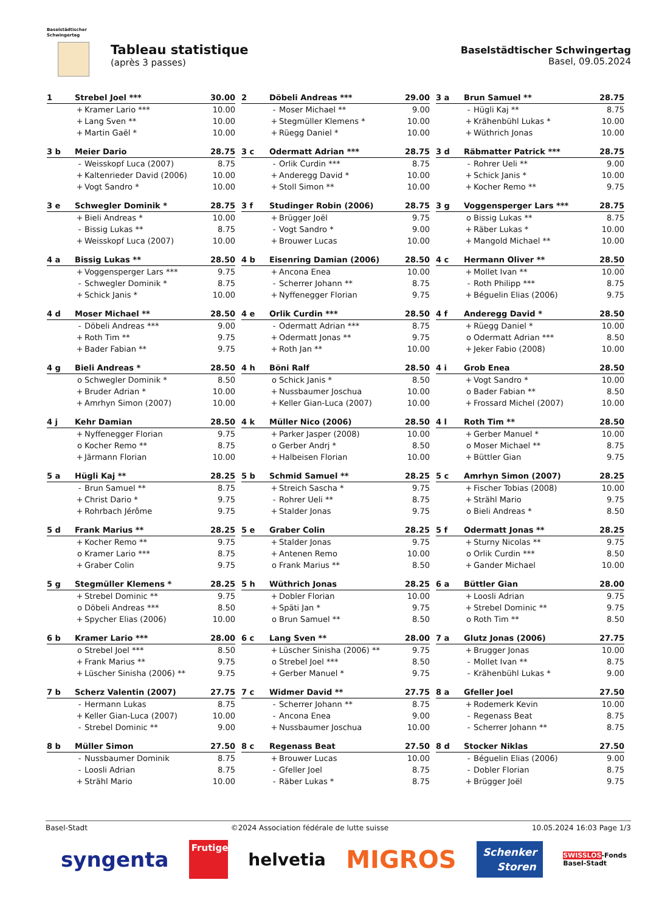Baselstädtischer
Schwingertag
Tableau statistique
(après 3 passes)
Baselstädtischer Schwingertag
Basel, 09.05.2024
| 1 | Strebel Joel *** | | 30.00 |
| --- | --- | --- | --- |
| | + | Kramer Lario *** | 10.00 |
| | + | Lang Sven ** | 10.00 |
| | + | Martin Gaël * | 10.00 |
| 2 | Döbeli Andreas *** | | 29.00 |
| --- | --- | --- | --- |
| | - | Moser Michael ** | 9.00 |
| | + | Stegmüller Klemens * | 10.00 |
| | + | Rüegg Daniel * | 10.00 |
| 3 a | Brun Samuel ** | | 28.75 |
| --- | --- | --- | --- |
| | - | Hügli Kaj ** | 8.75 |
| | + | Krähenbühl Lukas * | 10.00 |
| | + | Wüthrich Jonas | 10.00 |
| 3 b | Meier Dario | | 28.75 |
| --- | --- | --- | --- |
| | - | Weisskopf Luca (2007) | 8.75 |
| | + | Kaltenrieder David (2006) | 10.00 |
| | + | Vogt Sandro * | 10.00 |
| 3 c | Odermatt Adrian *** | | 28.75 |
| --- | --- | --- | --- |
| | - | Orlik Curdin *** | 8.75 |
| | + | Anderegg David * | 10.00 |
| | + | Stoll Simon ** | 10.00 |
| 3 d | Räbmatter Patrick *** | | 28.75 |
| --- | --- | --- | --- |
| | - | Rohrer Ueli ** | 9.00 |
| | + | Schick Janis * | 10.00 |
| | + | Kocher Remo ** | 9.75 |
| 3 e | Schwegler Dominik * | | 28.75 |
| --- | --- | --- | --- |
| | + | Bieli Andreas * | 10.00 |
| | - | Bissig Lukas ** | 8.75 |
| | + | Weisskopf Luca (2007) | 10.00 |
| 3 f | Studinger Robin (2006) | | 28.75 |
| --- | --- | --- | --- |
| | + | Brügger Joël | 9.75 |
| | - | Vogt Sandro * | 9.00 |
| | + | Brouwer Lucas | 10.00 |
| 3 g | Voggensperger Lars *** | | 28.75 |
| --- | --- | --- | --- |
| | o | Bissig Lukas ** | 8.75 |
| | + | Räber Lukas * | 10.00 |
| | + | Mangold Michael ** | 10.00 |
| 4 a | Bissig Lukas ** | | 28.50 |
| --- | --- | --- | --- |
| | + | Voggensperger Lars *** | 9.75 |
| | - | Schwegler Dominik * | 8.75 |
| | + | Schick Janis * | 10.00 |
| 4 b | Eisenring Damian (2006) | | 28.50 |
| --- | --- | --- | --- |
| | + | Ancona Enea | 10.00 |
| | - | Scherrer Johann ** | 8.75 |
| | + | Nyffenegger Florian | 9.75 |
| 4 c | Hermann Oliver ** | | 28.50 |
| --- | --- | --- | --- |
| | + | Mollet Ivan ** | 10.00 |
| | - | Roth Philipp *** | 8.75 |
| | + | Béguelin Elias (2006) | 9.75 |
| 4 d | Moser Michael ** | | 28.50 |
| --- | --- | --- | --- |
| | - | Döbeli Andreas *** | 9.00 |
| | + | Roth Tim ** | 9.75 |
| | + | Bader Fabian ** | 9.75 |
| 4 e | Orlik Curdin *** | | 28.50 |
| --- | --- | --- | --- |
| | - | Odermatt Adrian *** | 8.75 |
| | + | Odermatt Jonas ** | 9.75 |
| | + | Roth Jan ** | 10.00 |
| 4 f | Anderegg David * | | 28.50 |
| --- | --- | --- | --- |
| | + | Rüegg Daniel * | 10.00 |
| | o | Odermatt Adrian *** | 8.50 |
| | + | Jeker Fabio (2008) | 10.00 |
| 4 g | Bieli Andreas * | | 28.50 |
| --- | --- | --- | --- |
| | o | Schwegler Dominik * | 8.50 |
| | + | Bruder Adrian * | 10.00 |
| | + | Amrhyn Simon (2007) | 10.00 |
| 4 h | Böni Ralf | | 28.50 |
| --- | --- | --- | --- |
| | o | Schick Janis * | 8.50 |
| | + | Nussbaumer Joschua | 10.00 |
| | + | Keller Gian-Luca (2007) | 10.00 |
| 4 i | Grob Enea | | 28.50 |
| --- | --- | --- | --- |
| | + | Vogt Sandro * | 10.00 |
| | o | Bader Fabian ** | 8.50 |
| | + | Frossard Michel (2007) | 10.00 |
| 4 j | Kehr Damian | | 28.50 |
| --- | --- | --- | --- |
| | + | Nyffenegger Florian | 9.75 |
| | o | Kocher Remo ** | 8.75 |
| | + | Järmann Florian | 10.00 |
| 4 k | Müller Nico (2006) | | 28.50 |
| --- | --- | --- | --- |
| | + | Parker Jasper (2008) | 10.00 |
| | o | Gerber Andrj * | 8.50 |
| | + | Halbeisen Florian | 10.00 |
| 4 l | Roth Tim ** | | 28.50 |
| --- | --- | --- | --- |
| | + | Gerber Manuel * | 10.00 |
| | o | Moser Michael ** | 8.75 |
| | + | Büttler Gian | 9.75 |
| 5 a | Hügli Kaj ** | | 28.25 |
| --- | --- | --- | --- |
| | - | Brun Samuel ** | 8.75 |
| | + | Christ Dario * | 9.75 |
| | + | Rohrbach Jérôme | 9.75 |
| 5 b | Schmid Samuel ** | | 28.25 |
| --- | --- | --- | --- |
| | + | Streich Sascha * | 9.75 |
| | - | Rohrer Ueli ** | 8.75 |
| | + | Stalder Jonas | 9.75 |
| 5 c | Amrhyn Simon (2007) | | 28.25 |
| --- | --- | --- | --- |
| | + | Fischer Tobias (2008) | 10.00 |
| | + | Strähl Mario | 9.75 |
| | o | Bieli Andreas * | 8.50 |
| 5 d | Frank Marius ** | | 28.25 |
| --- | --- | --- | --- |
| | + | Kocher Remo ** | 9.75 |
| | o | Kramer Lario *** | 8.75 |
| | + | Graber Colin | 9.75 |
| 5 e | Graber Colin | | 28.25 |
| --- | --- | --- | --- |
| | + | Stalder Jonas | 9.75 |
| | + | Antenen Remo | 10.00 |
| | o | Frank Marius ** | 8.50 |
| 5 f | Odermatt Jonas ** | | 28.25 |
| --- | --- | --- | --- |
| | + | Sturny Nicolas ** | 9.75 |
| | o | Orlik Curdin *** | 8.50 |
| | + | Gander Michael | 10.00 |
| 5 g | Stegmüller Klemens * | | 28.25 |
| --- | --- | --- | --- |
| | + | Strebel Dominic ** | 9.75 |
| | o | Döbeli Andreas *** | 8.50 |
| | + | Spycher Elias (2006) | 10.00 |
| 5 h | Wüthrich Jonas | | 28.25 |
| --- | --- | --- | --- |
| | + | Dobler Florian | 10.00 |
| | + | Späti Jan * | 9.75 |
| | o | Brun Samuel ** | 8.50 |
| 6 a | Büttler Gian | | 28.00 |
| --- | --- | --- | --- |
| | + | Loosli Adrian | 9.75 |
| | + | Strebel Dominic ** | 9.75 |
| | o | Roth Tim ** | 8.50 |
| 6 b | Kramer Lario *** | | 28.00 |
| --- | --- | --- | --- |
| | o | Strebel Joel *** | 8.50 |
| | + | Frank Marius ** | 9.75 |
| | + | Lüscher Sinisha (2006) ** | 9.75 |
| 6 c | Lang Sven ** | | 28.00 |
| --- | --- | --- | --- |
| | + | Lüscher Sinisha (2006) ** | 9.75 |
| | o | Strebel Joel *** | 8.50 |
| | + | Gerber Manuel * | 9.75 |
| 7 a | Glutz Jonas (2006) | | 27.75 |
| --- | --- | --- | --- |
| | + | Brugger Jonas | 10.00 |
| | - | Mollet Ivan ** | 8.75 |
| | - | Krähenbühl Lukas * | 9.00 |
| 7 b | Scherz Valentin (2007) | | 27.75 |
| --- | --- | --- | --- |
| | - | Hermann Lukas | 8.75 |
| | + | Keller Gian-Luca (2007) | 10.00 |
| | - | Strebel Dominic ** | 9.00 |
| 7 c | Widmer David ** | | 27.75 |
| --- | --- | --- | --- |
| | - | Scherrer Johann ** | 8.75 |
| | - | Ancona Enea | 9.00 |
| | + | Nussbaumer Joschua | 10.00 |
| 8 a | Gfeller Joel | | 27.50 |
| --- | --- | --- | --- |
| | + | Rodemerk Kevin | 10.00 |
| | - | Regenass Beat | 8.75 |
| | - | Scherrer Johann ** | 8.75 |
| 8 b | Müller Simon | | 27.50 |
| --- | --- | --- | --- |
| | - | Nussbaumer Dominik | 8.75 |
| | - | Loosli Adrian | 8.75 |
| | + | Strähl Mario | 10.00 |
| 8 c | Regenass Beat | | 27.50 |
| --- | --- | --- | --- |
| | + | Brouwer Lucas | 10.00 |
| | - | Gfeller Joel | 8.75 |
| | - | Räber Lukas * | 8.75 |
| 8 d | Stocker Niklas | | 27.50 |
| --- | --- | --- | --- |
| | - | Béguelin Elias (2006) | 9.00 |
| | - | Dobler Florian | 8.75 |
| | + | Brügger Joël | 9.75 |
Basel-Stadt ©2024 Association fédérale de lutte suisse 10.05.2024 16:03 Page 1/3
syngenta Frutiger helvetia MIGROS Schenker
Storen SWISSLOS-Fonds
Basel-Stadt